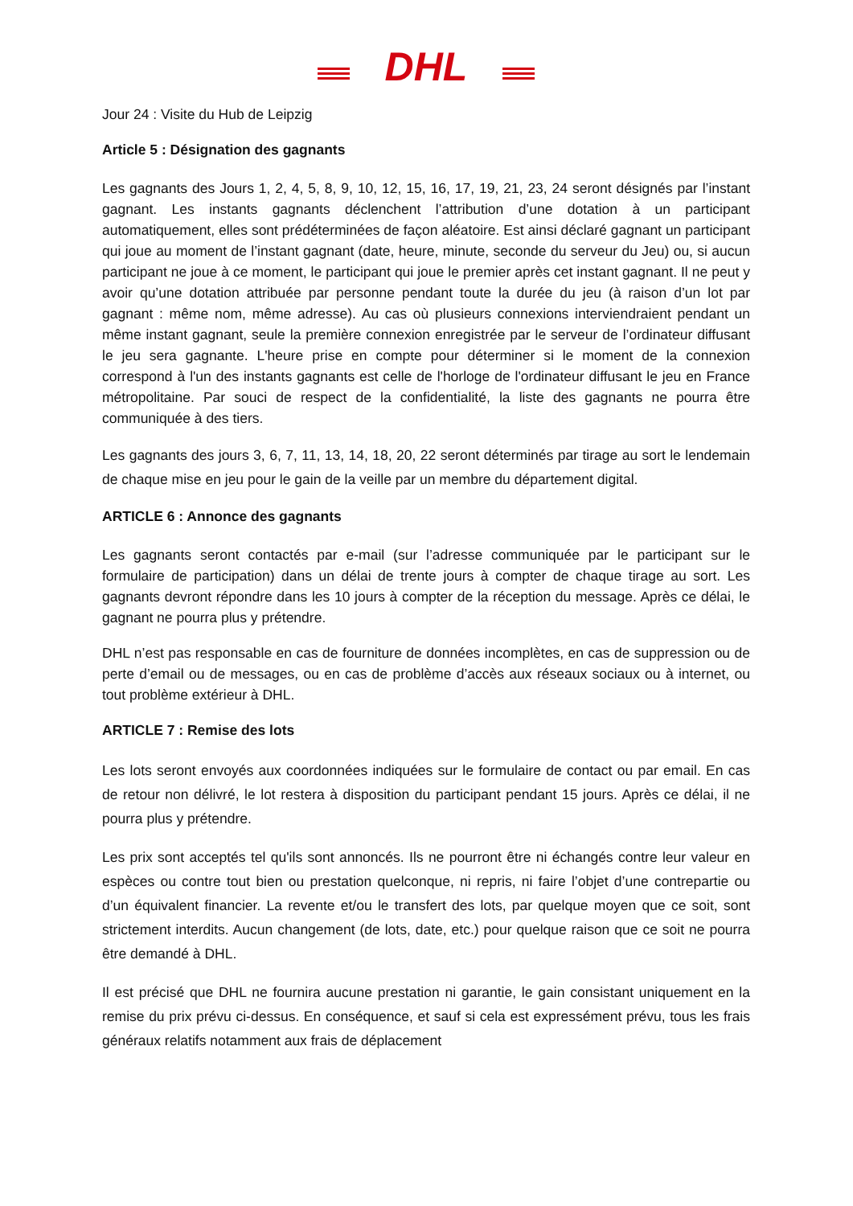DHL
Jour 24 : Visite du Hub de Leipzig
Article 5 : Désignation des gagnants
Les gagnants des Jours 1, 2, 4, 5, 8, 9, 10, 12, 15, 16, 17, 19, 21, 23, 24 seront désignés par l’instant gagnant. Les instants gagnants déclenchent l’attribution d’une dotation à un participant automatiquement, elles sont prédéterminées de façon aléatoire. Est ainsi déclaré gagnant un participant qui joue au moment de l’instant gagnant (date, heure, minute, seconde du serveur du Jeu) ou, si aucun participant ne joue à ce moment, le participant qui joue le premier après cet instant gagnant. Il ne peut y avoir qu’une dotation attribuée par personne pendant toute la durée du jeu (à raison d’un lot par gagnant : même nom, même adresse). Au cas où plusieurs connexions interviendraient pendant un même instant gagnant, seule la première connexion enregistrée par le serveur de l’ordinateur diffusant le jeu sera gagnante. L'heure prise en compte pour déterminer si le moment de la connexion correspond à l'un des instants gagnants est celle de l'horloge de l'ordinateur diffusant le jeu en France métropolitaine. Par souci de respect de la confidentialité, la liste des gagnants ne pourra être communiquée à des tiers.
Les gagnants des jours 3, 6, 7, 11, 13, 14, 18, 20, 22 seront déterminés par tirage au sort le lendemain de chaque mise en jeu pour le gain de la veille par un membre du département digital.
ARTICLE 6 : Annonce des gagnants
Les gagnants seront contactés par e-mail (sur l’adresse communiquée par le participant sur le formulaire de participation) dans un délai de trente jours à compter de chaque tirage au sort. Les gagnants devront répondre dans les 10 jours à compter de la réception du message. Après ce délai, le gagnant ne pourra plus y prétendre.
DHL n’est pas responsable en cas de fourniture de données incomplètes, en cas de suppression ou de perte d’email ou de messages, ou en cas de problème d’accès aux réseaux sociaux ou à internet, ou tout problème extérieur à DHL.
ARTICLE 7 : Remise des lots
Les lots seront envoyés aux coordonnées indiquées sur le formulaire de contact ou par email. En cas de retour non délivré, le lot restera à disposition du participant pendant 15 jours. Après ce délai, il ne pourra plus y prétendre.
Les prix sont acceptés tel qu'ils sont annoncés. Ils ne pourront être ni échangés contre leur valeur en espèces ou contre tout bien ou prestation quelconque, ni repris, ni faire l’objet d’une contrepartie ou d’un équivalent financier. La revente et/ou le transfert des lots, par quelque moyen que ce soit, sont strictement interdits. Aucun changement (de lots, date, etc.) pour quelque raison que ce soit ne pourra être demandé à DHL.
Il est précisé que DHL ne fournira aucune prestation ni garantie, le gain consistant uniquement en la remise du prix prévu ci-dessus. En conséquence, et sauf si cela est expressément prévu, tous les frais généraux relatifs notamment aux frais de déplacement